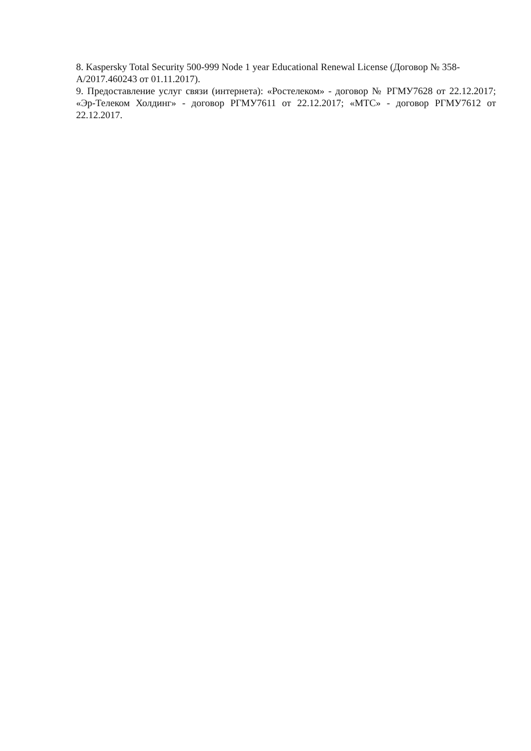8. Kaspersky Total Security 500-999 Node 1 year Educational Renewal License (Договор № 358-А/2017.460243 от 01.11.2017).
9. Предоставление услуг связи (интернета): «Ростелеком» - договор № РГМУ7628 от 22.12.2017; «Эр-Телеком Холдинг» - договор РГМУ7611 от 22.12.2017; «МТС» - договор РГМУ7612 от 22.12.2017.